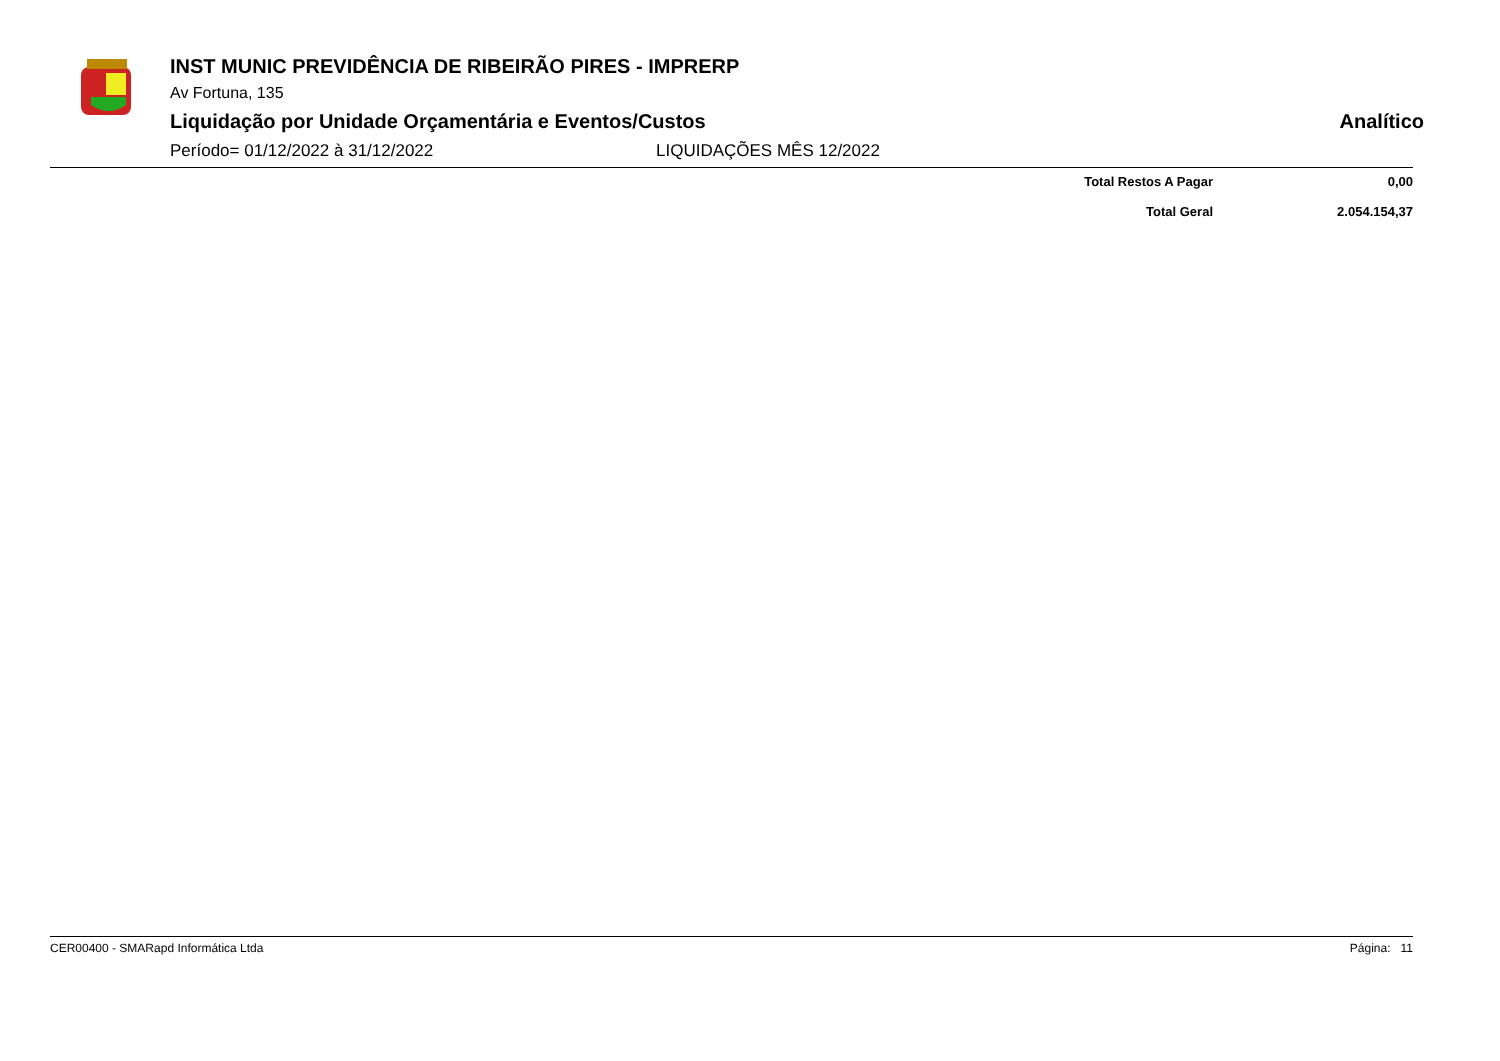INST MUNIC PREVIDÊNCIA DE RIBEIRÃO PIRES - IMPRERP
Av Fortuna, 135
Liquidação por Unidade Orçamentária e Eventos/Custos Analítico
Período= 01/12/2022 à 31/12/2022 LIQUIDAÇÕES MÊS 12/2022
| Total Restos A Pagar | 0,00 |
| Total Geral | 2.054.154,37 |
CER00400 - SMARapd Informática Ltda Página: 11